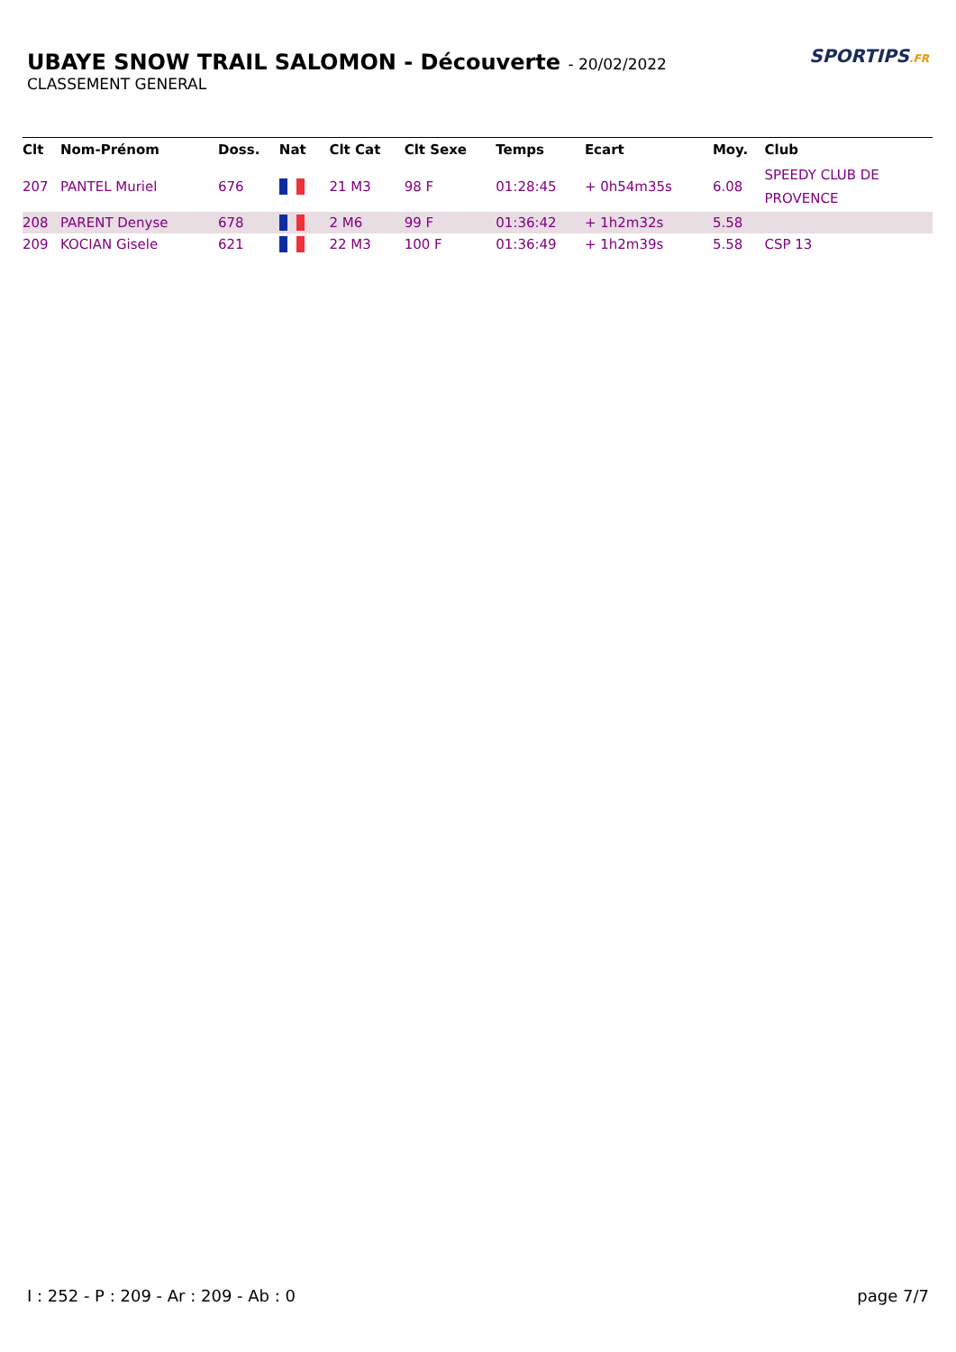UBAYE SNOW TRAIL SALOMON - Découverte - 20/02/2022
CLASSEMENT GENERAL
SPORTIPS.FR
| Clt | Nom-Prénom | Doss. | Nat | Clt Cat | Clt Sexe | Temps | Ecart | Moy. | Club |
| --- | --- | --- | --- | --- | --- | --- | --- | --- | --- |
| 207 | PANTEL Muriel | 676 | | 21 M3 | 98 F | 01:28:45 | + 0h54m35s | 6.08 | SPEEDY CLUB DE PROVENCE |
| 208 | PARENT Denyse | 678 | | 2 M6 | 99 F | 01:36:42 | + 1h2m32s | 5.58 | |
| 209 | KOCIAN Gisele | 621 | | 22 M3 | 100 F | 01:36:49 | + 1h2m39s | 5.58 | CSP 13 |
I : 252 - P : 209 - Ar : 209 - Ab : 0 page 7/7